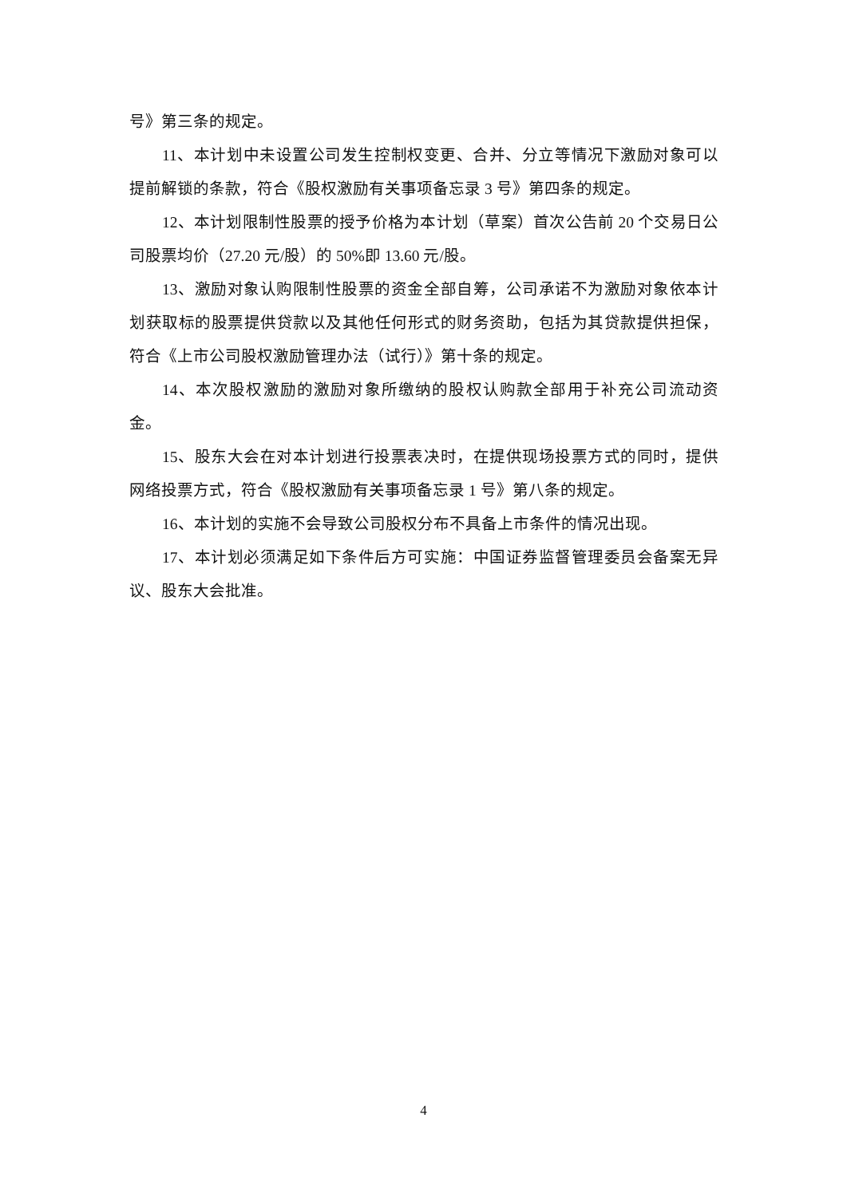号》第三条的规定。
11、本计划中未设置公司发生控制权变更、合并、分立等情况下激励对象可以提前解锁的条款，符合《股权激励有关事项备忘录 3 号》第四条的规定。
12、本计划限制性股票的授予价格为本计划（草案）首次公告前 20 个交易日公司股票均价（27.20 元/股）的 50%即 13.60 元/股。
13、激励对象认购限制性股票的资金全部自筹，公司承诺不为激励对象依本计划获取标的股票提供贷款以及其他任何形式的财务资助，包括为其贷款提供担保，符合《上市公司股权激励管理办法（试行）》第十条的规定。
14、本次股权激励的激励对象所缴纳的股权认购款全部用于补充公司流动资金。
15、股东大会在对本计划进行投票表决时，在提供现场投票方式的同时，提供网络投票方式，符合《股权激励有关事项备忘录 1 号》第八条的规定。
16、本计划的实施不会导致公司股权分布不具备上市条件的情况出现。
17、本计划必须满足如下条件后方可实施：中国证券监督管理委员会备案无异议、股东大会批准。
4